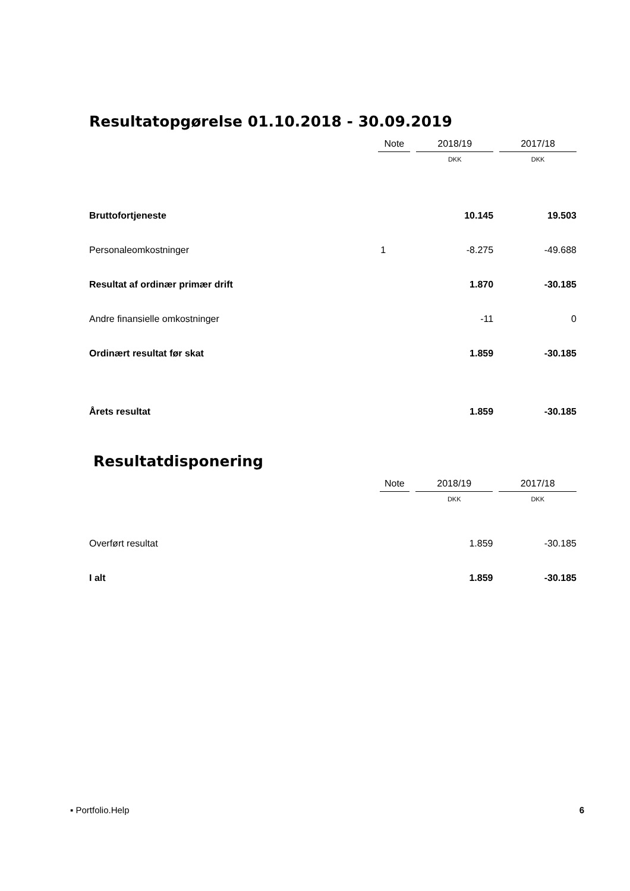Resultatopgørelse 01.10.2018 - 30.09.2019
| | Note | | 2018/19 | | 2017/18 |
| | | | DKK | | DKK |
| Bruttofortjeneste | | | 10.145 | | 19.503 |
| Personaleomkostninger | 1 | | -8.275 | | -49.688 |
| Resultat af ordinær primær drift | | | 1.870 | | -30.185 |
| Andre finansielle omkostninger | | | -11 | | 0 |
| Ordinært resultat før skat | | | 1.859 | | -30.185 |
| Årets resultat | | | 1.859 | | -30.185 |
Resultatdisponering
| | Note | | 2018/19 | | 2017/18 |
| | | | DKK | | DKK |
| Overført resultat | | | 1.859 | | -30.185 |
| I alt | | | 1.859 | | -30.185 |
▪ Portfolio.Help 6